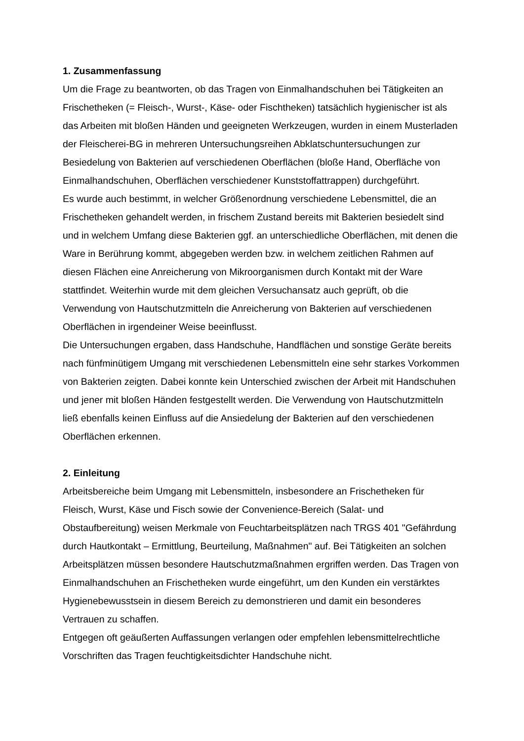1. Zusammenfassung
Um die Frage zu beantworten, ob das Tragen von Einmalhandschuhen bei Tätigkeiten an Frischetheken (= Fleisch-, Wurst-, Käse- oder Fischtheken) tatsächlich hygienischer ist als das Arbeiten mit bloßen Händen und geeigneten Werkzeugen, wurden in einem Musterladen der Fleischerei-BG in mehreren Untersuchungsreihen Abklatschuntersuchungen zur Besiedelung von Bakterien auf verschiedenen Oberflächen (bloße Hand, Oberfläche von Einmalhandschuhen, Oberflächen verschiedener Kunststoffattrappen) durchgeführt.
Es wurde auch bestimmt, in welcher Größenordnung verschiedene Lebensmittel, die an Frischetheken gehandelt werden, in frischem Zustand bereits mit Bakterien besiedelt sind und in welchem Umfang diese Bakterien ggf. an unterschiedliche Oberflächen, mit denen die Ware in Berührung kommt, abgegeben werden bzw. in welchem zeitlichen Rahmen auf diesen Flächen eine Anreicherung von Mikroorganismen durch Kontakt mit der Ware stattfindet. Weiterhin wurde mit dem gleichen Versuchansatz auch geprüft, ob die Verwendung von Hautschutzmitteln die Anreicherung von Bakterien auf verschiedenen Oberflächen in irgendeiner Weise beeinflusst.
Die Untersuchungen ergaben, dass Handschuhe, Handflächen und sonstige Geräte bereits nach fünfminütigem Umgang mit verschiedenen Lebensmitteln eine sehr starkes Vorkommen von Bakterien zeigten. Dabei konnte kein Unterschied zwischen der Arbeit mit Handschuhen und jener mit bloßen Händen festgestellt werden. Die Verwendung von Hautschutzmitteln ließ ebenfalls keinen Einfluss auf die Ansiedelung der Bakterien auf den verschiedenen Oberflächen erkennen.
2. Einleitung
Arbeitsbereiche beim Umgang mit Lebensmitteln, insbesondere an Frischetheken für Fleisch, Wurst, Käse und Fisch sowie der Convenience-Bereich (Salat- und Obstaufbereitung) weisen Merkmale von Feuchtarbeitsplätzen nach TRGS 401 "Gefährdung durch Hautkontakt – Ermittlung, Beurteilung, Maßnahmen" auf. Bei Tätigkeiten an solchen Arbeitsplätzen müssen besondere Hautschutzmaßnahmen ergriffen werden. Das Tragen von Einmalhandschuhen an Frischetheken wurde eingeführt, um den Kunden ein verstärktes Hygienebewusstsein in diesem Bereich zu demonstrieren und damit ein besonderes Vertrauen zu schaffen.
Entgegen oft geäußerten Auffassungen verlangen oder empfehlen lebensmittelrechtliche Vorschriften das Tragen feuchtigkeitsdichter Handschuhe nicht.